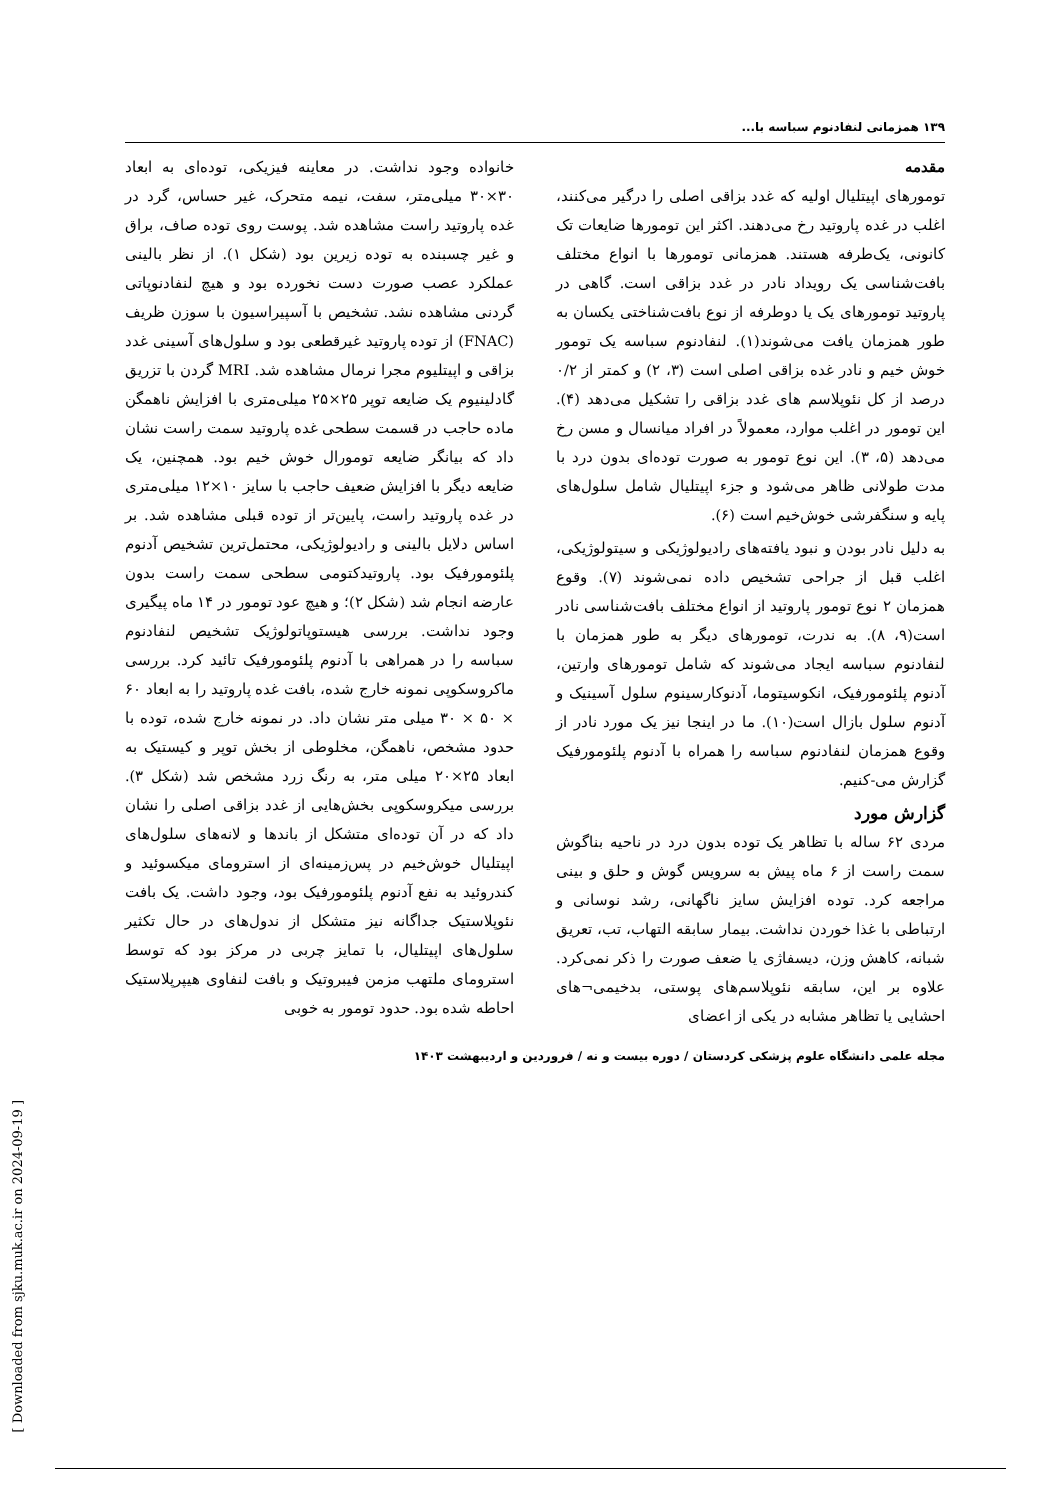۱۳۹ همزمانی لنفادنوم سباسه با...
مقدمه
تومورهای اپیتلیال اولیه که غدد بزاقی اصلی را درگیر می‌کنند، اغلب در غده پاروتید رخ می‌دهند. اکثر این تومورها ضایعات تک کانونی، یک‌طرفه هستند. همزمانی تومورها با انواع مختلف بافت‌شناسی یک رویداد نادر در غدد بزاقی است. گاهی در پاروتید تومورهای یک یا دوطرفه از نوع بافت‌شناختی یکسان به طور همزمان یافت می‌شوند(۱). لنفادنوم سباسه یک تومور خوش خیم و نادر غده بزاقی اصلی است (۳، ۲) و کمتر از ۰/۲ درصد از کل نئوپلاسم های غدد بزاقی را تشکیل می‌دهد (۴). این تومور در اغلب موارد، معمولاً در افراد میانسال و مسن رخ می‌دهد (۵، ۳). این نوع تومور به صورت توده‌ای بدون درد با مدت طولانی ظاهر می‌شود و جزء اپیتلیال شامل سلول‌های پایه و سنگفرشی خوش‌خیم است (۶).
به دلیل نادر بودن و نبود یافته‌های رادیولوژیکی و سیتولوژیکی، اغلب قبل از جراحی تشخیص داده نمی‌شوند (۷). وقوع همزمان ۲ نوع تومور پاروتید از انواع مختلف بافت‌شناسی نادر است(۹، ۸). به ندرت، تومورهای دیگر به طور همزمان با لنفادنوم سباسه ایجاد می‌شوند که شامل تومورهای وارتین، آدنوم پلئومورفیک، انکوسیتوما، آدنوکارسینوم سلول آسینیک و آدنوم سلول بازال است(۱۰). ما در اینجا نیز یک مورد نادر از وقوع همزمان لنفادنوم سباسه را همراه با آدنوم پلئومورفیک گزارش می-کنیم.
گزارش مورد
مردی ۶۲ ساله با تظاهر یک توده بدون درد در ناحیه بناگوش سمت راست از ۶ ماه پیش به سرویس گوش و حلق و بینی مراجعه کرد. توده افزایش سایز ناگهانی، رشد نوسانی و ارتباطی با غذا خوردن نداشت. بیمار سابقه التهاب، تب، تعریق شبانه، کاهش وزن، دیسفاژی یا ضعف صورت را ذکر نمی‌کرد. علاوه بر این، سابقه نئوپلاسم‌های پوستی، بدخیمی¬های احشایی یا تظاهر مشابه در یکی از اعضای
خانواده وجود نداشت. در معاینه فیزیکی، توده‌ای به ابعاد ۳۰×۳۰ میلی‌متر، سفت، نیمه متحرک، غیر حساس، گرد در غده پاروتید راست مشاهده شد. پوست روی توده صاف، براق و غیر چسبنده به توده زیرین بود (شکل ۱). از نظر بالینی عملکرد عصب صورت دست نخورده بود و هیچ لنفادنوپاتی گردنی مشاهده نشد. تشخیص با آسپیراسیون با سوزن ظریف (FNAC) از توده پاروتید غیرقطعی بود و سلول‌های آسینی غدد بزاقی و اپیتلیوم مجرا نرمال مشاهده شد. MRI گردن با تزریق گادلینیوم یک ضایعه توپر ۲۵×۲۵ میلی‌متری با افزایش ناهمگن ماده حاجب در قسمت سطحی غده پاروتید سمت راست نشان داد که بیانگر ضایعه تومورال خوش خیم بود. همچنین، یک ضایعه دیگر با افزایش ضعیف حاجب با سایز ۱۰×۱۲ میلی‌متری در غده پاروتید راست، پایین‌تر از توده قبلی مشاهده شد. بر اساس دلایل بالینی و رادیولوژیکی، محتمل‌ترین تشخیص آدنوم پلئومورفیک بود. پاروتیدکتومی سطحی سمت راست بدون عارضه انجام شد (شکل ۲)؛ و هیچ عود تومور در ۱۴ ماه پیگیری وجود نداشت. بررسی هیستوپاتولوژیک تشخیص لنفادنوم سباسه را در همراهی با آدنوم پلئومورفیک تائید کرد. بررسی ماکروسکوپی نمونه خارج شده، بافت غده پاروتید را به ابعاد ۶۰ × ۵۰ × ۳۰ میلی متر نشان داد. در نمونه خارج شده، توده با حدود مشخص، ناهمگن، مخلوطی از بخش توپر و کیستیک به ابعاد ۲۵×۲۰ میلی متر، به رنگ زرد مشخص شد (شکل ۳). بررسی میکروسکوپی بخش‌هایی از غدد بزاقی اصلی را نشان داد که در آن توده‌ای متشکل از باندها و لانه‌های سلول‌های اپیتلیال خوش‌خیم در پس‌زمینه‌ای از استرومای میکسوئید و کندروئید به نفع آدنوم پلئومورفیک بود، وجود داشت. یک بافت نئوپلاستیک جداگانه نیز متشکل از ندول‌های در حال تکثیر سلول‌های اپیتلیال، با تمایز چربی در مرکز بود که توسط استرومای ملتهب مزمن فیبروتیک و بافت لنفاوی هیپرپلاستیک احاطه شده بود. حدود تومور به خوبی
مجله علمی دانشگاه علوم پزشکی کردستان / دوره بیست و نه / فروردین و اردیبهشت ۱۴۰۳
[ Downloaded from sjku.muk.ac.ir on 2024-09-19 ]